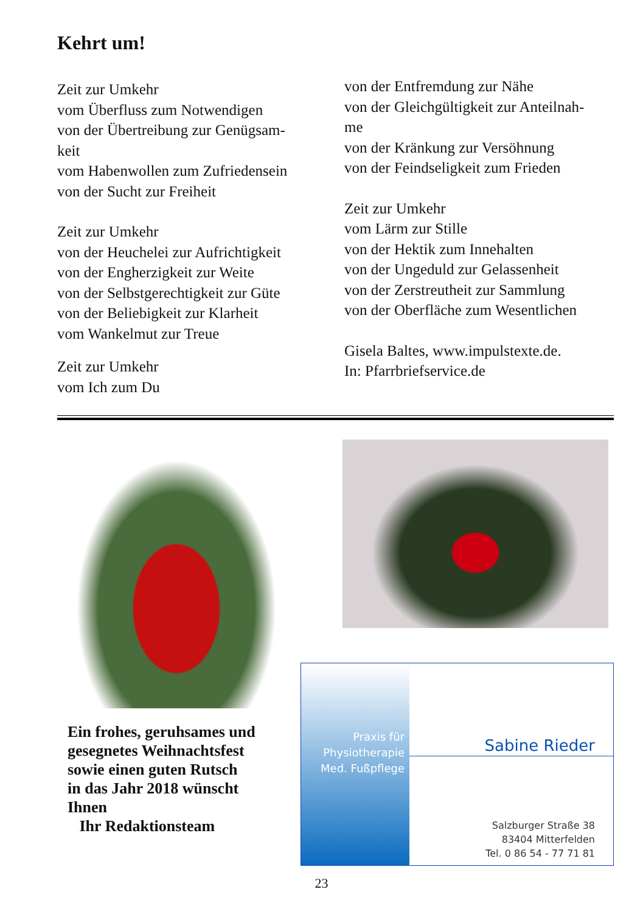Kehrt um!
Zeit zur Umkehr
vom Überfluss zum Notwendigen
von der Übertreibung zur Genügsam-
keit
vom Habenwollen zum Zufriedensein
von der Sucht zur Freiheit
Zeit zur Umkehr
von der Heuchelei zur Aufrichtigkeit
von der Engherzigkeit zur Weite
von der Selbstgerechtigkeit zur Güte
von der Beliebigkeit zur Klarheit
vom Wankelmut zur Treue
Zeit zur Umkehr
vom Ich zum Du
von der Entfremdung zur Nähe
von der Gleichgültigkeit zur Anteilnah-
me
von der Kränkung zur Versöhnung
von der Feindseligkeit zum Frieden
Zeit zur Umkehr
vom Lärm zur Stille
von der Hektik zum Innehalten
von der Ungeduld zur Gelassenheit
von der Zerstreutheit zur Sammlung
von der Oberfläche zum Wesentlichen
Gisela Baltes, www.impulstexte.de.
In: Pfarrbriefservice.de
Ein frohes, geruhsames und
gesegnetes Weihnachtsfest
sowie einen guten Rutsch
in das Jahr 2018 wünscht
Ihnen
Ihr Redaktionsteam
Praxis für
Physiotherapie
Med. Fußpflege
Sabine Rieder
Salzburger Straße 38
83404 Mitterfelden
Tel. 0 86 54 - 77 71 81
23